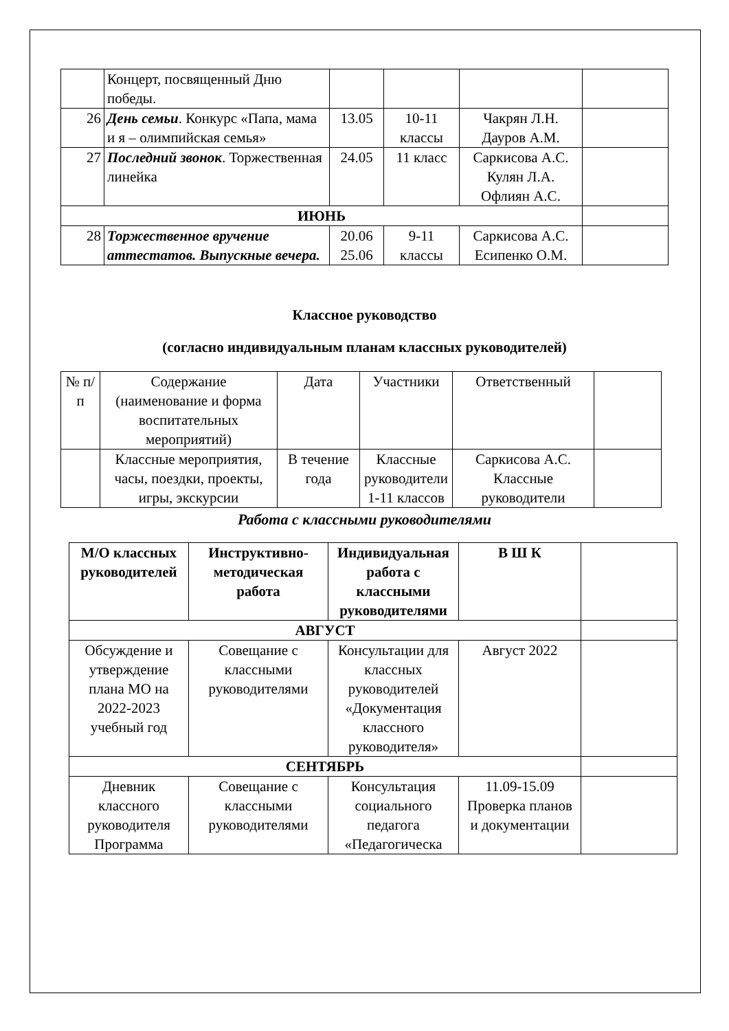| | Концерт, посвященный Дню победы. | | | | |
| 26 | День семьи . Конкурс «Папа, мама и я – олимпийская семья» | 13.05 | 10-11 классы | Чакрян Л.Н. Дауров А.М. | |
| 27 | Последний звонок . Торжественная линейка | 24.05 | 11 класс | Саркисова А.С. Кулян Л.А. Офлиян А.С. | |
| ИЮНЬ | | | | | |
| 28 | Торжественное вручение аттестатов. Выпускные вечера. | 20.06 25.06 | 9-11 классы | Саркисова А.С. Есипенко О.М. | |
Классное руководство
(согласно индивидуальным планам классных руководителей)
| № п/п | Содержание (наименование и форма воспитательных мероприятий) | Дата | Участники | Ответственный | |
| | Классные мероприятия, часы, поездки, проекты, игры, экскурсии | В течение года | Классные руководители 1-11 классов | Саркисова А.С. Классные руководители | |
Работа с классными руководителями
| М/О классных руководителей | Инструктивно-методическая работа | Индивидуальная работа с классными руководителями | В Ш К | |
| АВГУСТ | | | | |
| Обсуждение и утверждение плана МО на 2022-2023 учебный год | Совещание с классными руководителями | Консультации для классных руководителей «Документация классного руководителя» | Август 2022 | |
| СЕНТЯБРЬ | | | | |
| Дневник классного руководителя Программа | Совещание с классными руководителями | Консультация социального педагога «Педагогическа | 11.09-15.09 Проверка планов и документации | |